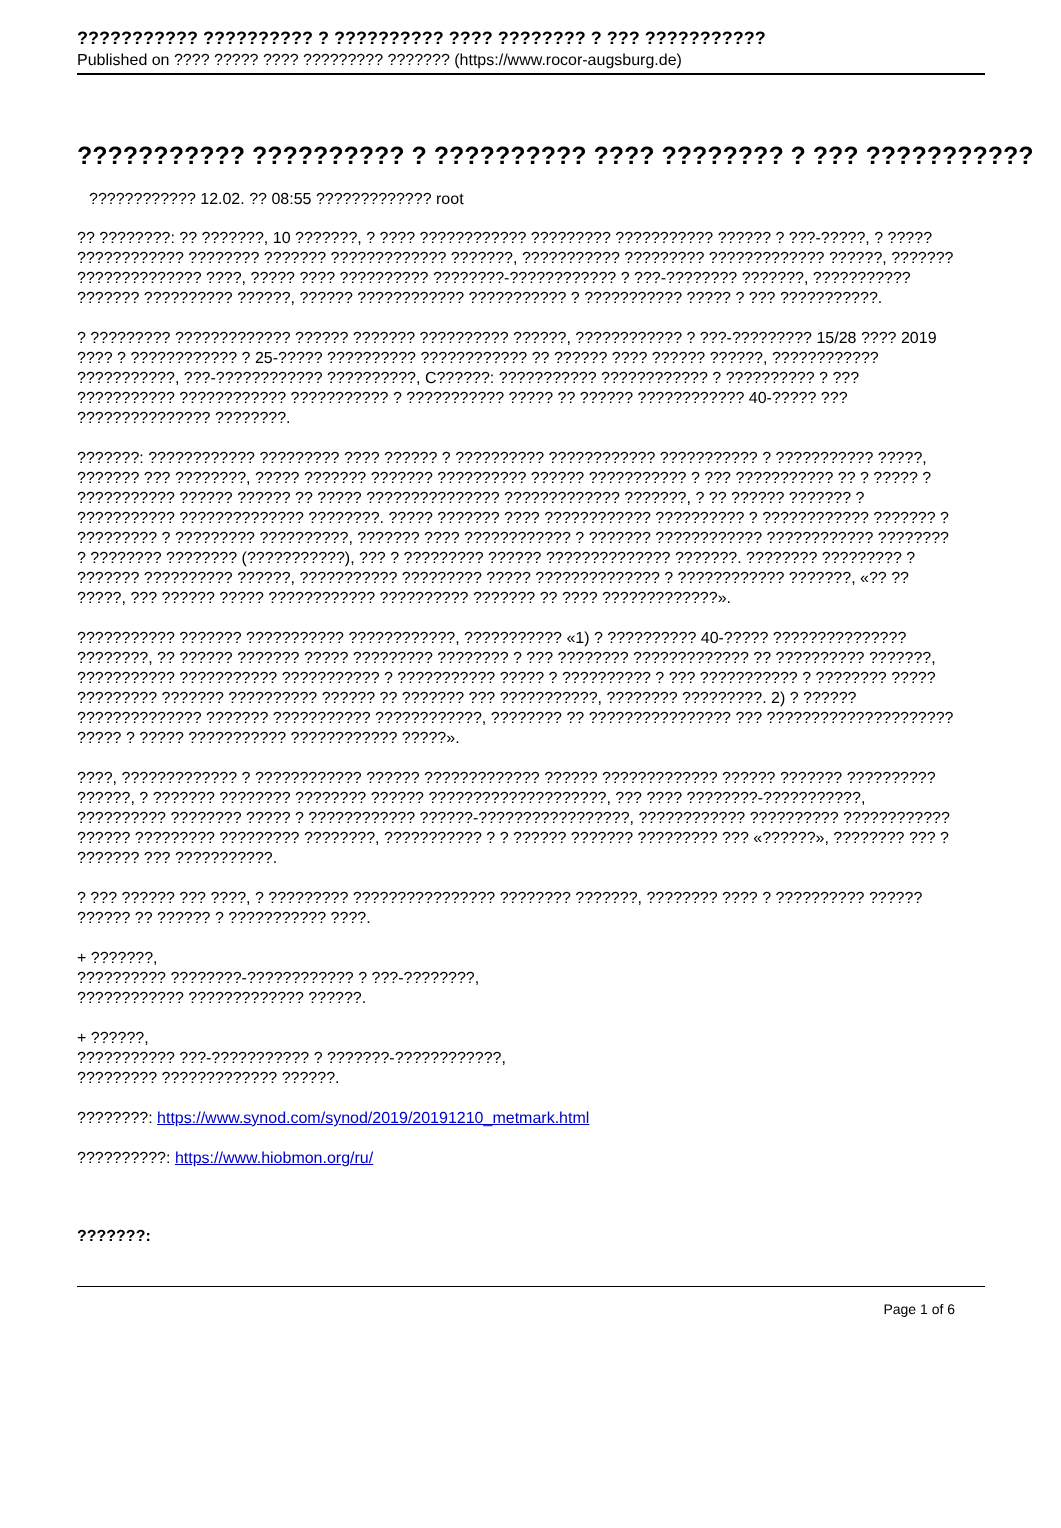??????????? ?????????? ? ?????????? ???? ???????? ? ??? ???????????
Published on ???? ????? ???? ????????? ??????? (https://www.rocor-augsburg.de)
??????????? ?????????? ? ?????????? ???? ???????? ? ??? ???????????
???????????? 12.02. ?? 08:55 ????????????? root
?? ????????: ?? ???????, 10 ???????, ? ???? ???????????? ????????? ??????????? ?????? ? ???-?????, ? ?????
???????????? ???????? ??????? ????????????? ???????, ??????????? ????????? ????????????? ??????, ???????
?????????????? ????, ????? ???? ?????????? ????????-???????????? ? ???-???????? ???????, ???????????
??????? ?????????? ??????, ?????? ???????????? ??????????? ? ??????????? ????? ? ??? ???????????.
? ????????? ????????????? ?????? ??????? ?????????? ??????, ???????????? ? ???-????????? 15/28 ???? 2019
???? ? ???????????? ? 25-????? ?????????? ???????????? ?? ?????? ???? ?????? ??????, ????????????
???????????, ???-???????????? ??????????, C??????: ??????????? ???????????? ? ?????????? ? ???
??????????? ???????????? ??????????? ? ??????????? ????? ?? ?????? ???????????? 40-????? ???
??????????????? ????????.
???????: ???????????? ????????? ???? ?????? ? ?????????? ???????????? ??????????? ? ??????????? ?????,
??????? ??? ????????, ????? ??????? ??????? ?????????? ?????? ??????????? ? ??? ??????????? ?? ? ????? ?
??????????? ?????? ?????? ?? ????? ??????????????? ????????????? ???????, ? ?? ?????? ??????? ?
??????????? ?????????????? ????????. ????? ??????? ???? ???????????? ?????????? ? ???????????? ??????? ?
????????? ? ????????? ??????????, ??????? ???? ???????????? ? ??????? ???????????? ???????????? ????????
? ???????? ???????? (???????????), ??? ? ????????? ?????? ?????????????? ???????. ???????? ????????? ?
??????? ?????????? ??????, ??????????? ????????? ????? ?????????????? ? ???????????? ???????, «?? ??
?????, ??? ?????? ????? ???????????? ?????????? ??????? ?? ???? ?????????????».
??????????? ??????? ??????????? ????????????, ??????????? «1) ? ?????????? 40-????? ???????????????
????????, ?? ?????? ??????? ????? ????????? ???????? ? ??? ???????? ????????????? ?? ?????????? ???????,
??????????? ??????????? ??????????? ? ??????????? ????? ? ?????????? ? ??? ??????????? ? ???????? ?????
????????? ??????? ?????????? ?????? ?? ??????? ??? ???????????, ???????? ?????????. 2) ? ??????
?????????????? ??????? ??????????? ????????????, ???????? ?? ???????????????? ??? ?????????????????????
????? ? ????? ??????????? ???????????? ?????».
????, ????????????? ? ???????????? ?????? ????????????? ?????? ????????????? ?????? ??????? ??????????
??????, ? ??????? ???????? ???????? ?????? ????????????????????, ??? ???? ????????-???????????,
?????????? ???????? ????? ? ???????????? ??????-?????????????????, ???????????? ?????????? ????????????
?????? ????????? ????????? ????????, ??????????? ? ? ?????? ??????? ????????? ??? «??????», ???????? ??? ?
??????? ??? ???????????.
? ??? ?????? ??? ????, ? ????????? ???????????????? ???????? ???????, ???????? ???? ? ?????????? ??????
?????? ?? ?????? ? ??????????? ????.
+ ???????,
?????????? ????????-???????????? ? ???-????????,
???????????? ????????????? ??????.
+ ??????,
??????????? ???-??????????? ? ???????-????????????,
????????? ????????????? ??????.
????????: https://www.synod.com/synod/2019/20191210_metmark.html
??????????: https://www.hiobmon.org/ru/
???????:
Page 1 of 6